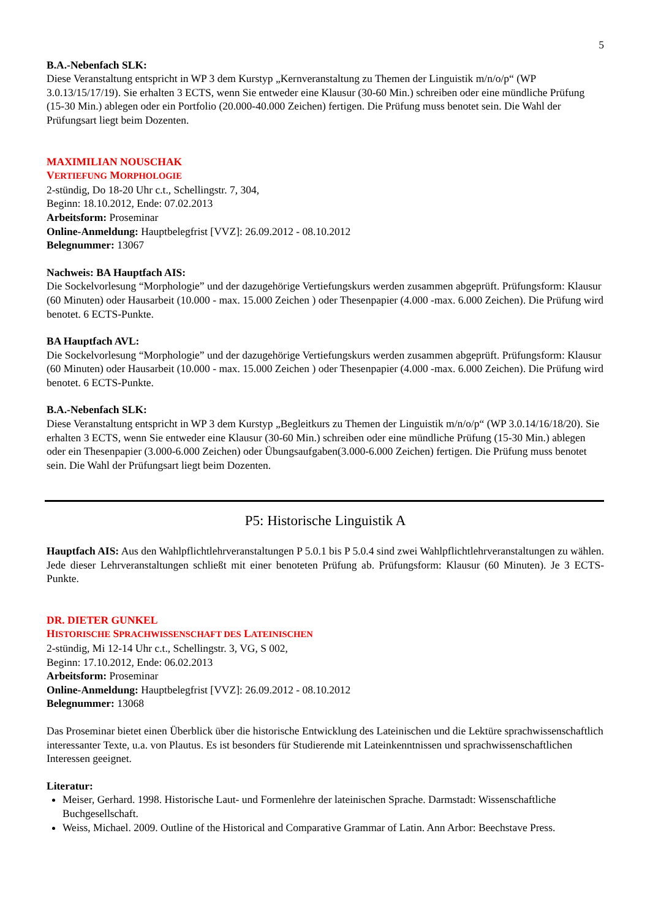5
B.A.-Nebenfach SLK:
Diese Veranstaltung entspricht in WP 3 dem Kurstyp „Kernveranstaltung zu Themen der Linguistik m/n/o/p“ (WP 3.0.13/15/17/19). Sie erhalten 3 ECTS, wenn Sie entweder eine Klausur (30-60 Min.) schreiben oder eine mündliche Prüfung (15-30 Min.) ablegen oder ein Portfolio (20.000-40.000 Zeichen) fertigen. Die Prüfung muss benotet sein. Die Wahl der Prüfungsart liegt beim Dozenten.
MAXIMILIAN NOUSCHAK
VERTIEFUNG MORPHOLOGIE
2-stündig, Do 18-20 Uhr c.t., Schellingstr. 7, 304,
Beginn: 18.10.2012, Ende: 07.02.2013
Arbeitsform: Proseminar
Online-Anmeldung: Hauptbelegfrist [VVZ]: 26.09.2012 - 08.10.2012
Belegnummer: 13067
Nachweis: BA Hauptfach AIS:
Die Sockelvorlesung “Morphologie” und der dazugehörige Vertiefungskurs werden zusammen abgeprüft. Prüfungsform: Klausur (60 Minuten) oder Hausarbeit (10.000 - max. 15.000 Zeichen ) oder Thesenpapier (4.000 -max. 6.000 Zeichen). Die Prüfung wird benotet. 6 ECTS-Punkte.
BA Hauptfach AVL:
Die Sockelvorlesung “Morphologie” und der dazugehörige Vertiefungskurs werden zusammen abgeprüft. Prüfungsform: Klausur (60 Minuten) oder Hausarbeit (10.000 - max. 15.000 Zeichen ) oder Thesenpapier (4.000 -max. 6.000 Zeichen). Die Prüfung wird benotet. 6 ECTS-Punkte.
B.A.-Nebenfach SLK:
Diese Veranstaltung entspricht in WP 3 dem Kurstyp „Begleitkurs zu Themen der Linguistik m/n/o/p“ (WP 3.0.14/16/18/20). Sie erhalten 3 ECTS, wenn Sie entweder eine Klausur (30-60 Min.) schreiben oder eine mündliche Prüfung (15-30 Min.) ablegen oder ein Thesenpapier (3.000-6.000 Zeichen) oder Übungsaufgaben(3.000-6.000 Zeichen) fertigen. Die Prüfung muss benotet sein. Die Wahl der Prüfungsart liegt beim Dozenten.
P5: Historische Linguistik A
Hauptfach AIS: Aus den Wahlpflichtlehrveranstaltungen P 5.0.1 bis P 5.0.4 sind zwei Wahlpflichtlehrveranstaltungen zu wählen. Jede dieser Lehrveranstaltungen schließt mit einer benoteten Prüfung ab. Prüfungsform: Klausur (60 Minuten). Je 3 ECTS-Punkte.
DR. DIETER GUNKEL
HISTORISCHE SPRACHWISSENSCHAFT DES LATEINISCHEN
2-stündig, Mi 12-14 Uhr c.t., Schellingstr. 3, VG, S 002,
Beginn: 17.10.2012, Ende: 06.02.2013
Arbeitsform: Proseminar
Online-Anmeldung: Hauptbelegfrist [VVZ]: 26.09.2012 - 08.10.2012
Belegnummer: 13068
Das Proseminar bietet einen Überblick über die historische Entwicklung des Lateinischen und die Lektüre sprachwissenschaftlich interessanter Texte, u.a. von Plautus. Es ist besonders für Studierende mit Lateinkenntnissen und sprachwissenschaftlichen Interessen geeignet.
Literatur:
Meiser, Gerhard. 1998. Historische Laut- und Formenlehre der lateinischen Sprache. Darmstadt: Wissenschaftliche Buchgesellschaft.
Weiss, Michael. 2009. Outline of the Historical and Comparative Grammar of Latin. Ann Arbor: Beechstave Press.